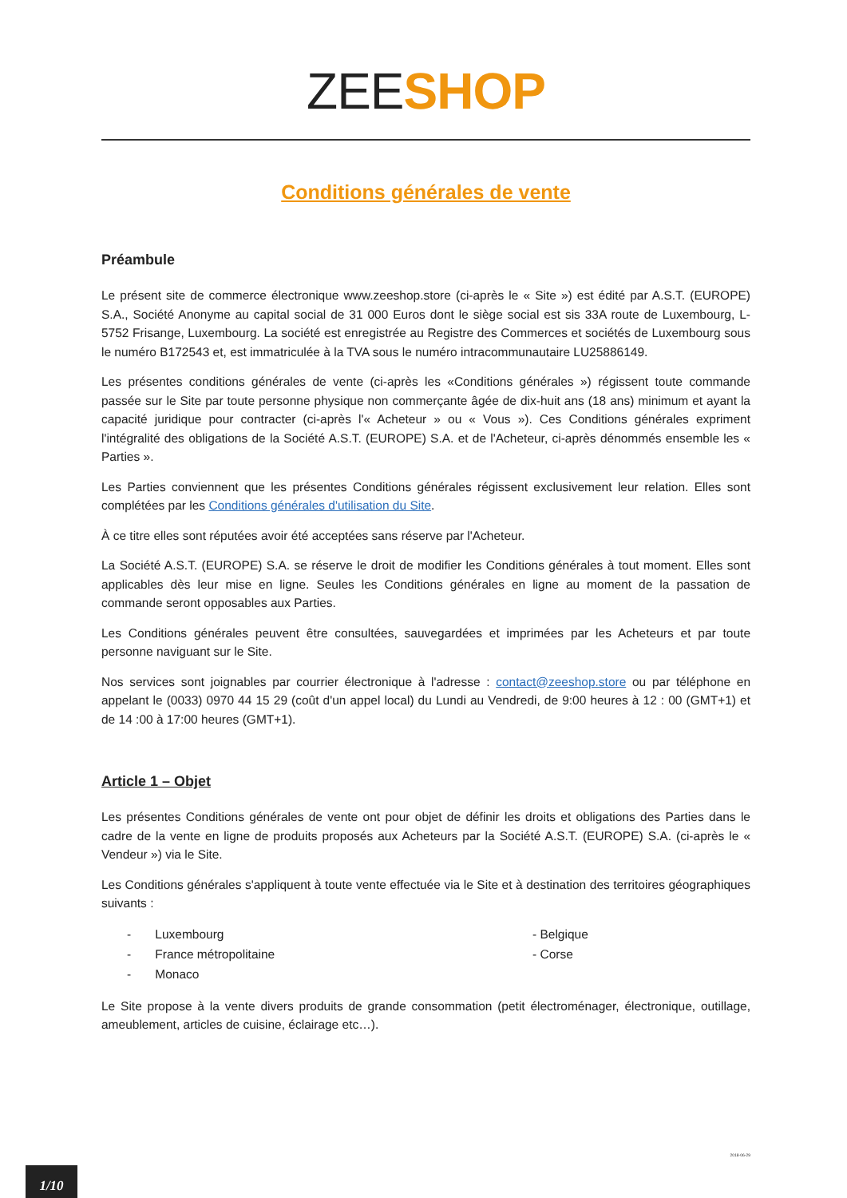ZEE SHOP
Conditions générales de vente
Préambule
Le présent site de commerce électronique www.zeeshop.store (ci-après le « Site ») est édité par A.S.T. (EUROPE) S.A., Société Anonyme au capital social de 31 000 Euros dont le siège social est sis 33A route de Luxembourg, L-5752 Frisange, Luxembourg. La société est enregistrée au Registre des Commerces et sociétés de Luxembourg sous le numéro B172543 et, est immatriculée à la TVA sous le numéro intracommunautaire LU25886149.
Les présentes conditions générales de vente (ci-après les «Conditions générales ») régissent toute commande passée sur le Site par toute personne physique non commerçante âgée de dix-huit ans (18 ans) minimum et ayant la capacité juridique pour contracter (ci-après l'« Acheteur » ou « Vous »). Ces Conditions générales expriment l'intégralité des obligations de la Société A.S.T. (EUROPE) S.A. et de l'Acheteur, ci-après dénommés ensemble les « Parties ».
Les Parties conviennent que les présentes Conditions générales régissent exclusivement leur relation. Elles sont complétées par les Conditions générales d'utilisation du Site.
À ce titre elles sont réputées avoir été acceptées sans réserve par l'Acheteur.
La Société A.S.T. (EUROPE) S.A. se réserve le droit de modifier les Conditions générales à tout moment. Elles sont applicables dès leur mise en ligne. Seules les Conditions générales en ligne au moment de la passation de commande seront opposables aux Parties.
Les Conditions générales peuvent être consultées, sauvegardées et imprimées par les Acheteurs et par toute personne naviguant sur le Site.
Nos services sont joignables par courrier électronique à l'adresse : contact@zeeshop.store ou par téléphone en appelant le (0033) 0970 44 15 29 (coût d'un appel local) du Lundi au Vendredi, de 9:00 heures à 12 : 00 (GMT+1) et de 14 :00 à 17:00 heures (GMT+1).
Article 1 – Objet
Les présentes Conditions générales de vente ont pour objet de définir les droits et obligations des Parties dans le cadre de la vente en ligne de produits proposés aux Acheteurs par la Société A.S.T. (EUROPE) S.A. (ci-après le « Vendeur ») via le Site.
Les Conditions générales s'appliquent à toute vente effectuée via le Site et à destination des territoires géographiques suivants :
- Luxembourg
- Belgique
- France métropolitaine
- Corse
- Monaco
Le Site propose à la vente divers produits de grande consommation (petit électroménager, électronique, outillage, ameublement, articles de cuisine, éclairage etc…).
2018-06-29
1/10